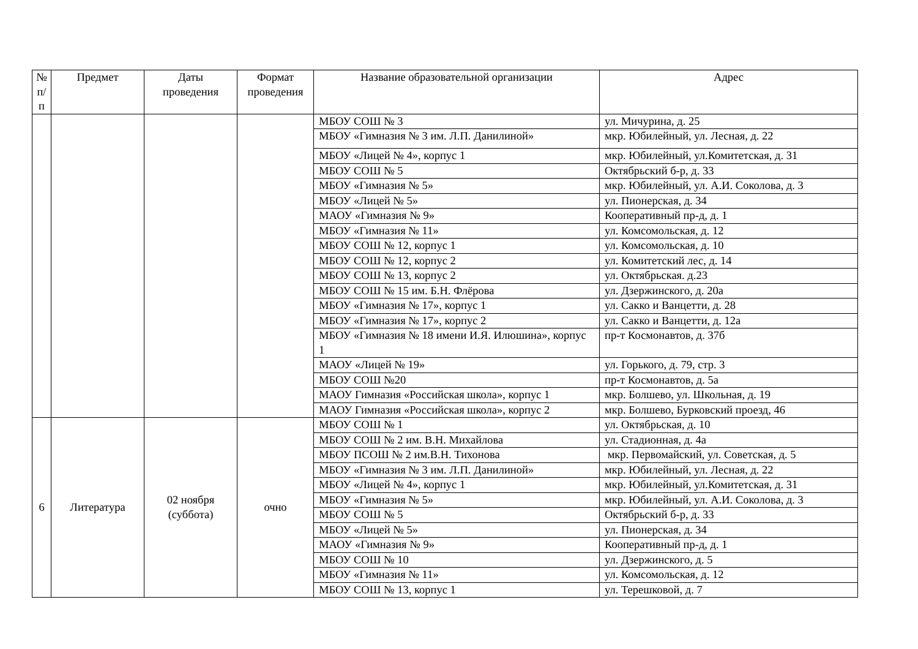| № п/п | Предмет | Даты проведения | Формат проведения | Название образовательной организации | Адрес |
| --- | --- | --- | --- | --- | --- |
| | | | | МБОУ СОШ № 3 | ул. Мичурина, д. 25 |
| | | | | МБОУ «Гимназия № 3 им. Л.П. Данилиной» | мкр. Юбилейный, ул. Лесная, д. 22 |
| | | | | МБОУ «Лицей № 4», корпус 1 | мкр. Юбилейный, ул.Комитетская, д. 31 |
| | | | | МБОУ СОШ № 5 | Октябрьский б-р, д. 33 |
| | | | | МБОУ «Гимназия № 5» | мкр. Юбилейный, ул. А.И. Соколова, д. 3 |
| | | | | МБОУ «Лицей № 5» | ул. Пионерская, д. 34 |
| | | | | МАОУ «Гимназия № 9» | Кооперативный пр-д, д. 1 |
| | | | | МБОУ «Гимназия № 11» | ул. Комсомольская, д. 12 |
| | | | | МБОУ СОШ № 12, корпус 1 | ул. Комсомольская, д. 10 |
| | | | | МБОУ СОШ № 12, корпус 2 | ул. Комитетский лес, д. 14 |
| | | | | МБОУ СОШ № 13, корпус 2 | ул. Октябрьская. д.23 |
| | | | | МБОУ СОШ № 15 им. Б.Н. Флёрова | ул. Дзержинского, д. 20а |
| | | | | МБОУ «Гимназия № 17», корпус 1 | ул. Сакко и Ванцетти, д. 28 |
| | | | | МБОУ «Гимназия № 17», корпус 2 | ул. Сакко и Ванцетти, д. 12а |
| | | | | МБОУ «Гимназия № 18 имени И.Я. Илюшина», корпус 1 | пр-т Космонавтов, д. 37б |
| | | | | МАОУ «Лицей № 19» | ул. Горького, д. 79, стр. 3 |
| | | | | МБОУ СОШ №20 | пр-т Космонавтов, д. 5а |
| | | | | МАОУ Гимназия «Российская школа», корпус 1 | мкр. Болшево, ул. Школьная, д. 19 |
| | | | | МАОУ Гимназия «Российская школа», корпус 2 | мкр. Болшево, Бурковский проезд, 46 |
| 6 | Литература | 02 ноября (суббота) | очно | МБОУ СОШ № 1 | ул. Октябрьская, д. 10 |
| | | | | МБОУ СОШ № 2 им. В.Н. Михайлова | ул. Стадионная, д. 4а |
| | | | | МБОУ ПСОШ № 2 им.В.Н. Тихонова | мкр. Первомайский, ул. Советская, д. 5 |
| | | | | МБОУ «Гимназия № 3 им. Л.П. Данилиной» | мкр. Юбилейный, ул. Лесная, д. 22 |
| | | | | МБОУ «Лицей № 4», корпус 1 | мкр. Юбилейный, ул.Комитетская, д. 31 |
| | | | | МБОУ «Гимназия № 5» | мкр. Юбилейный, ул. А.И. Соколова, д. 3 |
| | | | | МБОУ СОШ № 5 | Октябрьский б-р, д. 33 |
| | | | | МБОУ «Лицей № 5» | ул. Пионерская, д. 34 |
| | | | | МАОУ «Гимназия № 9» | Кооперативный пр-д, д. 1 |
| | | | | МБОУ СОШ № 10 | ул. Дзержинского, д. 5 |
| | | | | МБОУ «Гимназия № 11» | ул. Комсомольская, д. 12 |
| | | | | МБОУ СОШ № 13, корпус 1 | ул. Терешковой, д. 7 |